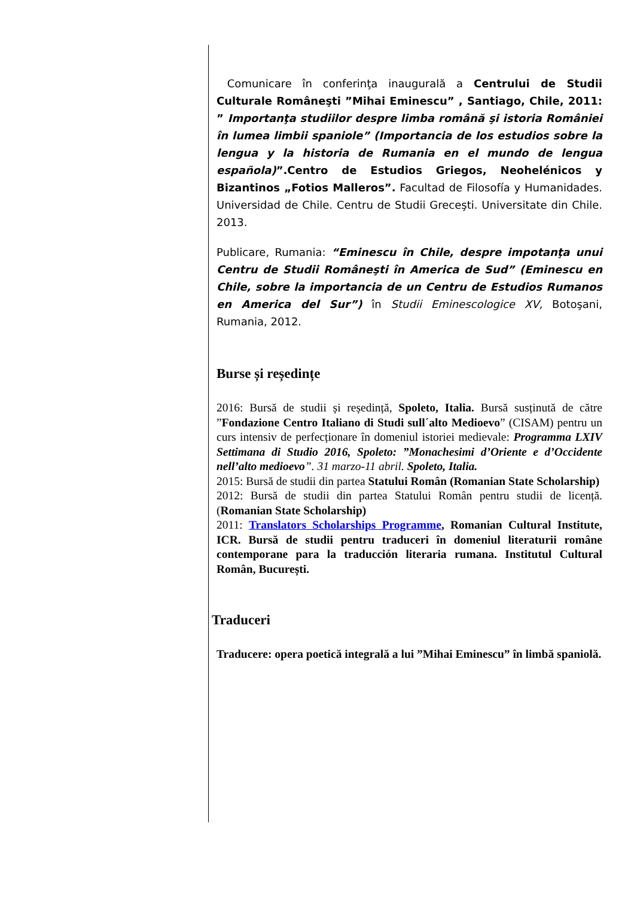Comunicare în conferinţa inaugurală a Centrului de Studii Culturale Româneşti ”Mihai Eminescu” , Santiago, Chile, 2011: ” Importanţa studiilor despre limba română şi istoria României în lumea limbii spaniole” (Importancia de los estudios sobre la lengua y la historia de Rumania en el mundo de lengua española)”.Centro de Estudios Griegos, Neohelénicos y Bizantinos „Fotios Malleros”. Facultad de Filosofía y Humanidades. Universidad de Chile. Centru de Studii Greceşti. Universitate din Chile. 2013.
Publicare, Rumania: “Eminescu în Chile, despre impotanţa unui Centru de Studii Româneşti în America de Sud” (Eminescu en Chile, sobre la importancia de un Centru de Estudios Rumanos en America del Sur”) în Studii Eminescologice XV, Botoşani, Rumania, 2012.
Burse și reședințe
2016: Bursă de studii și reședință, Spoleto, Italia. Bursă susținută de către ”Fondazione Centro Italiano di Studi sull´alto Medioevo” (CISAM) pentru un curs intensiv de perfecționare în domeniul istoriei medievale: Programma LXIV Settimana di Studio 2016, Spoleto: ”Monachesimi d’Oriente e d’Occidente nell’alto medioevo”. 31 marzo-11 abril. Spoleto, Italia.
2015: Bursă de studii din partea Statului Român (Romanian State Scholarship)
2012: Bursă de studii din partea Statului Român pentru studii de licență. (Romanian State Scholarship)
2011: Translators Scholarships Programme, Romanian Cultural Institute, ICR. Bursă de studii pentru traduceri în domeniul literaturii române contemporane para la traducción literaria rumana. Institutul Cultural Român, București.
Traduceri
Traducere: opera poetică integrală a lui ”Mihai Eminescu” în limbă spaniolă.